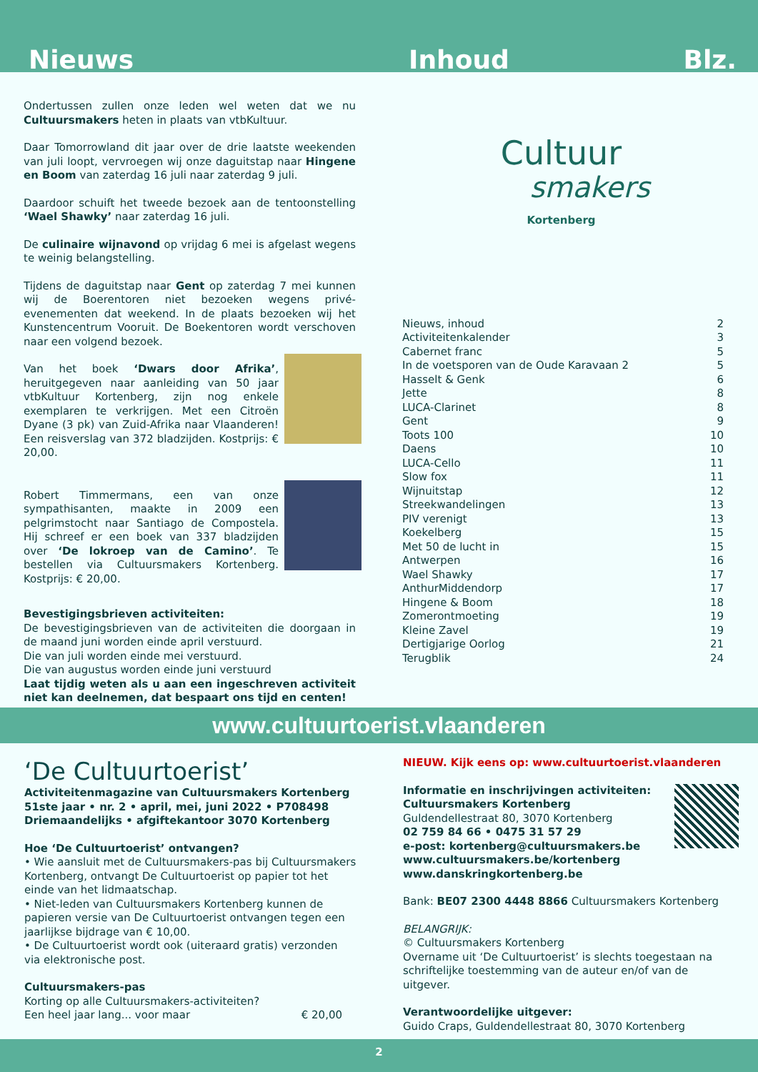Nieuws Inhoud Blz.
Ondertussen zullen onze leden wel weten dat we nu Cultuur­smakers heten in plaats van vtbKultuur.
Daar Tomorrowland dit jaar over de drie laatste weekenden van juli loopt, vervroegen wij onze daguitstap naar Hingene en Boom van zaterdag 16 juli naar zaterdag 9 juli.
Daardoor schuift het tweede bezoek aan de tentoonstelling ‘Wael Shawky’ naar zaterdag 16 juli.
De culinaire wijnavond op vrijdag 6 mei is afgelast wegens te weinig belangstelling.
Tijdens de daguitstap naar Gent op zaterdag 7 mei kunnen wij de Boerentoren niet bezoeken wegens privé-evenementen dat weekend. In de plaats bezoeken wij het Kunstencentrum Vooruit. De Boekentoren wordt verschoven naar een volgend bezoek.
Van het boek ‘Dwars door Afrika’, heruitgegeven naar aanleiding van 50 jaar vtbKultuur Kortenberg, zijn nog enkele exemplaren te verkrijgen. Met een Citroën Dyane (3 pk) van Zuid-Afrika naar Vlaanderen! Een reisverslag van 372 bladzijden. Kostprijs: € 20,00.
Robert Timmermans, een van onze sympathisanten, maakte in 2009 een pelgrimstocht naar Santiago de Compostela. Hij schreef er een boek van 337 bladzijden over ‘De lokroep van de Camino’. Te bestellen via Cultuursmakers Kortenberg. Kostprijs: € 20,00.
Bevestigingsbrieven activiteiten:
De bevestigingsbrieven van de activiteiten die doorgaan in de maand juni worden einde april verstuurd.
Die van juli worden einde mei verstuurd.
Die van augustus worden einde juni verstuurd
Laat tijdig weten als u aan een ingeschreven activiteit niet kan deelnemen, dat bespaart ons tijd en centen!
Cultuur
smakers
Kortenberg
| Nieuws, inhoud | 2 |
| Activiteitenkalender | 3 |
| Cabernet franc | 5 |
| In de voetsporen van de Oude Karavaan 2 | 5 |
| Hasselt & Genk | 6 |
| Jette | 8 |
| LUCA-Clarinet | 8 |
| Gent | 9 |
| Toots 100 | 10 |
| Daens | 10 |
| LUCA-Cello | 11 |
| Slow fox | 11 |
| Wijnuitstap | 12 |
| Streekwandelingen | 13 |
| PIV verenigt | 13 |
| Koekelberg | 15 |
| Met 50 de lucht in | 15 |
| Antwerpen | 16 |
| Wael Shawky | 17 |
| AnthurMiddendorp | 17 |
| Hingene & Boom | 18 |
| Zomerontmoeting | 19 |
| Kleine Zavel | 19 |
| Dertigjarige Oorlog | 21 |
| Terugblik | 24 |
www.cultuurtoerist.vlaanderen
‘De Cultuurtoerist’
Activiteitenmagazine van Cultuursmakers Kortenberg
51ste jaar • nr. 2 • april, mei, juni 2022 • P708498
Driemaandelijks • afgiftekantoor 3070 Kortenberg
Hoe ‘De Cultuurtoerist’ ontvangen?
• Wie aansluit met de Cultuursmakers-pas bij Cultuursmakers Kortenberg, ontvangt De Cultuurtoerist op papier tot het einde van het lidmaatschap.
• Niet-leden van Cultuursmakers Kortenberg kunnen de papieren versie van De Cultuurtoerist ontvangen tegen een jaarlijkse bijdrage van € 10,00.
• De Cultuurtoerist wordt ook (uiteraard gratis) verzonden via elektronische post.
Cultuursmakers-pas
Korting op alle Cultuursmakers-activiteiten?
Een heel jaar lang... voor maar € 20,00
NIEUW. Kijk eens op: www.cultuurtoerist.vlaanderen
Informatie en inschrijvingen activiteiten:
Cultuursmakers Kortenberg
Guldendellestraat 80, 3070 Kortenberg
02 759 84 66 • 0475 31 57 29
e-post: kortenberg@cultuursmakers.be
www.cultuursmakers.be/kortenberg
www.danskringkortenberg.be
Bank: BE07 2300 4448 8866 Cultuursmakers Kortenberg
BELANGRIJK:
© Cultuursmakers Kortenberg
Overname uit ‘De Cultuurtoerist’ is slechts toegestaan na schriftelijke toestemming van de auteur en/of van de uitgever.
Verantwoordelijke uitgever:
Guido Craps, Guldendellestraat 80, 3070 Kortenberg
2